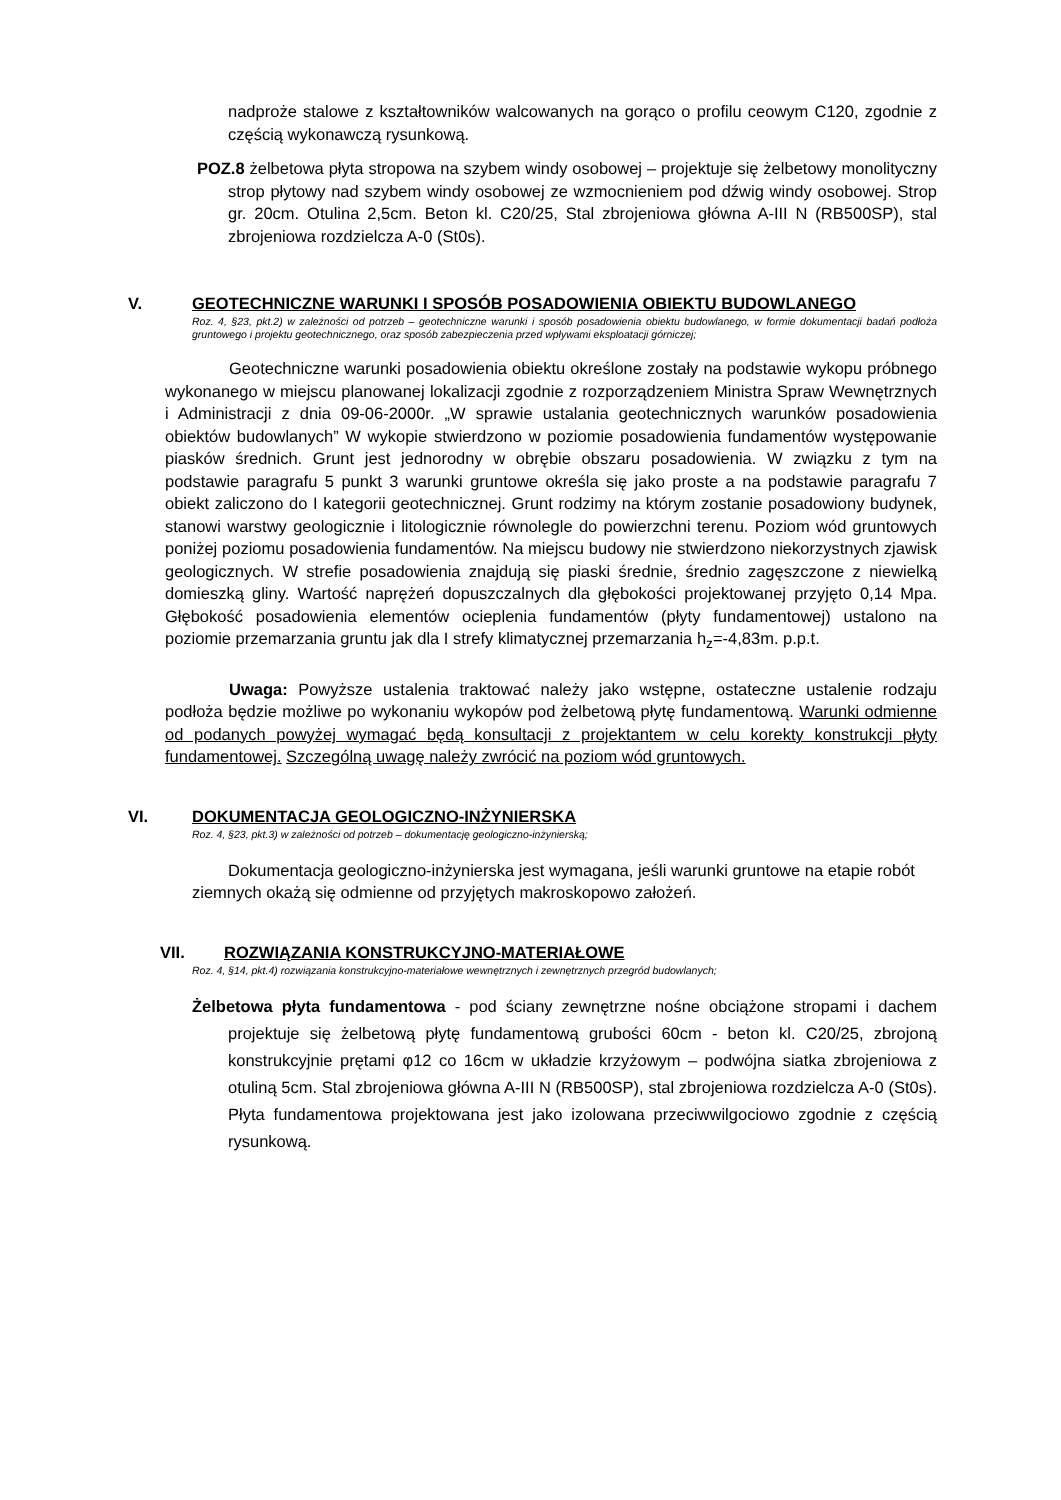nadproże stalowe z kształtowników walcowanych na gorąco o profilu ceowym C120, zgodnie z częścią wykonawczą rysunkową.
POZ.8 żelbetowa płyta stropowa na szybem windy osobowej – projektuje się żelbetowy monolityczny strop płytowy nad szybem windy osobowej ze wzmocnieniem pod dźwig windy osobowej. Strop gr. 20cm. Otulina 2,5cm. Beton kl. C20/25, Stal zbrojeniowa główna A-III N (RB500SP), stal zbrojeniowa rozdzielcza A-0 (St0s).
V. GEOTECHNICZNE WARUNKI I SPOSÓB POSADOWIENIA OBIEKTU BUDOWLANEGO
Roz. 4, §23, pkt.2) w zależności od potrzeb – geotechniczne warunki i sposób posadowienia obiektu budowlanego, w formie dokumentacji badań podłoża gruntowego i projektu geotechnicznego, oraz sposób zabezpieczenia przed wpływami eksploatacji górniczej;
Geotechniczne warunki posadowienia obiektu określone zostały na podstawie wykopu próbnego wykonanego w miejscu planowanej lokalizacji zgodnie z rozporządzeniem Ministra Spraw Wewnętrznych i Administracji z dnia 09-06-2000r. „W sprawie ustalania geotechnicznych warunków posadowienia obiektów budowlanych” W wykopie stwierdzono w poziomie posadowienia fundamentów występowanie piasków średnich. Grunt jest jednorodny w obrębie obszaru posadowienia. W związku z tym na podstawie paragrafu 5 punkt 3 warunki gruntowe określa się jako proste a na podstawie paragrafu 7 obiekt zaliczono do I kategorii geotechnicznej. Grunt rodzimy na którym zostanie posadowiony budynek, stanowi warstwy geologicznie i litologicznie równolegle do powierzchni terenu. Poziom wód gruntowych poniżej poziomu posadowienia fundamentów. Na miejscu budowy nie stwierdzono niekorzystnych zjawisk geologicznych. W strefie posadowienia znajdują się piaski średnie, średnio zagęszczone z niewielką domieszką gliny. Wartość naprężeń dopuszczalnych dla głębokości projektowanej przyjęto 0,14 Mpa. Głębokość posadowienia elementów ocieplenia fundamentów (płyty fundamentowej) ustalono na poziomie przemarzania gruntu jak dla I strefy klimatycznej przemarzania h<sub>z</sub>=-4,83m. p.p.t.
Uwaga: Powyższe ustalenia traktować należy jako wstępne, ostateczne ustalenie rodzaju podłoża będzie możliwe po wykonaniu wykopów pod żelbetową płytę fundamentową. Warunki odmienne od podanych powyżej wymagać będą konsultacji z projektantem w celu korekty konstrukcji płyty fundamentowej. Szczególną uwagę należy zwrócić na poziom wód gruntowych.
VI. DOKUMENTACJA GEOLOGICZNO-INŻYNIERSKA
Roz. 4, §23, pkt.3) w zależności od potrzeb – dokumentację geologiczno-inżynierską;
Dokumentacja geologiczno-inżynierska jest wymagana, jeśli warunki gruntowe na etapie robót ziemnych okażą się odmienne od przyjętych makroskopowo założeń.
VII. ROZWIĄZANIA KONSTRUKCYJNO-MATERIAŁOWE
Roz. 4, §14, pkt.4) rozwiązania konstrukcyjno-materiałowe wewnętrznych i zewnętrznych przegród budowlanych;
Żelbetowa płyta fundamentowa - pod ściany zewnętrzne nośne obciążone stropami i dachem projektuje się żelbetową płytę fundamentową grubości 60cm - beton kl. C20/25, zbrojoną konstrukcyjnie prętami φ12 co 16cm w układzie krzyżowym – podwójna siatka zbrojeniowa z otuliną 5cm. Stal zbrojeniowa główna A-III N (RB500SP), stal zbrojeniowa rozdzielcza A-0 (St0s). Płyta fundamentowa projektowana jest jako izolowana przeciwwilgociowo zgodnie z częścią rysunkową.